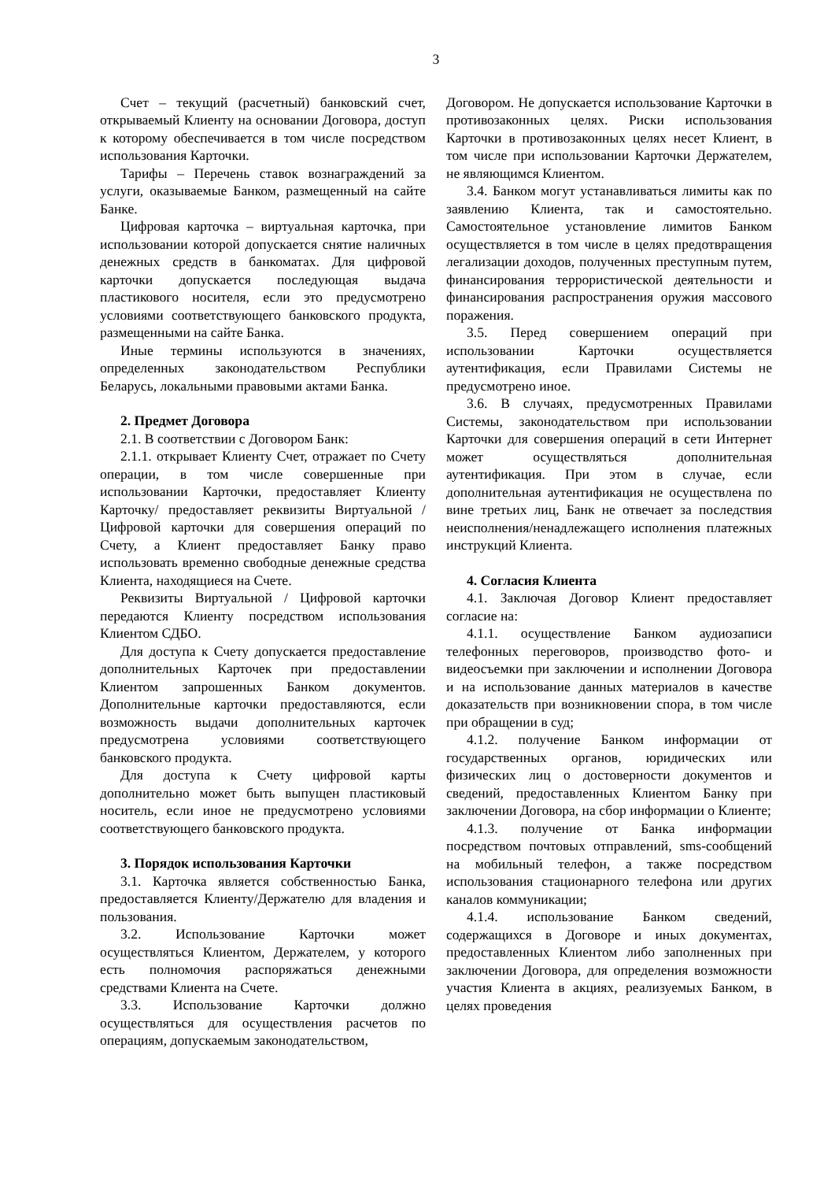3
Счет – текущий (расчетный) банковский счет, открываемый Клиенту на основании Договора, доступ к которому обеспечивается в том числе посредством использования Карточки.
Тарифы – Перечень ставок вознаграждений за услуги, оказываемые Банком, размещенный на сайте Банке.
Цифровая карточка – виртуальная карточка, при использовании которой допускается снятие наличных денежных средств в банкоматах. Для цифровой карточки допускается последующая выдача пластикового носителя, если это предусмотрено условиями соответствующего банковского продукта, размещенными на сайте Банка.
Иные термины используются в значениях, определенных законодательством Республики Беларусь, локальными правовыми актами Банка.
2. Предмет Договора
2.1. В соответствии с Договором Банк:
2.1.1. открывает Клиенту Счет, отражает по Счету операции, в том числе совершенные при использовании Карточки, предоставляет Клиенту Карточку/ предоставляет реквизиты Виртуальной / Цифровой карточки для совершения операций по Счету, а Клиент предоставляет Банку право использовать временно свободные денежные средства Клиента, находящиеся на Счете.
Реквизиты Виртуальной / Цифровой карточки передаются Клиенту посредством использования Клиентом СДБО.
Для доступа к Счету допускается предоставление дополнительных Карточек при предоставлении Клиентом запрошенных Банком документов. Дополнительные карточки предоставляются, если возможность выдачи дополнительных карточек предусмотрена условиями соответствующего банковского продукта.
Для доступа к Счету цифровой карты дополнительно может быть выпущен пластиковый носитель, если иное не предусмотрено условиями соответствующего банковского продукта.
3. Порядок использования Карточки
3.1. Карточка является собственностью Банка, предоставляется Клиенту/Держателю для владения и пользования.
3.2. Использование Карточки может осуществляться Клиентом, Держателем, у которого есть полномочия распоряжаться денежными средствами Клиента на Счете.
3.3. Использование Карточки должно осуществляться для осуществления расчетов по операциям, допускаемым законодательством,
Договором. Не допускается использование Карточки в противозаконных целях. Риски использования Карточки в противозаконных целях несет Клиент, в том числе при использовании Карточки Держателем, не являющимся Клиентом.
3.4. Банком могут устанавливаться лимиты как по заявлению Клиента, так и самостоятельно. Самостоятельное установление лимитов Банком осуществляется в том числе в целях предотвращения легализации доходов, полученных преступным путем, финансирования террористической деятельности и финансирования распространения оружия массового поражения.
3.5. Перед совершением операций при использовании Карточки осуществляется аутентификация, если Правилами Системы не предусмотрено иное.
3.6. В случаях, предусмотренных Правилами Системы, законодательством при использовании Карточки для совершения операций в сети Интернет может осуществляться дополнительная аутентификация. При этом в случае, если дополнительная аутентификация не осуществлена по вине третьих лиц, Банк не отвечает за последствия неисполнения/ненадлежащего исполнения платежных инструкций Клиента.
4. Согласия Клиента
4.1. Заключая Договор Клиент предоставляет согласие на:
4.1.1. осуществление Банком аудиозаписи телефонных переговоров, производство фото- и видеосъемки при заключении и исполнении Договора и на использование данных материалов в качестве доказательств при возникновении спора, в том числе при обращении в суд;
4.1.2. получение Банком информации от государственных органов, юридических или физических лиц о достоверности документов и сведений, предоставленных Клиентом Банку при заключении Договора, на сбор информации о Клиенте;
4.1.3. получение от Банка информации посредством почтовых отправлений, sms-сообщений на мобильный телефон, а также посредством использования стационарного телефона или других каналов коммуникации;
4.1.4. использование Банком сведений, содержащихся в Договоре и иных документах, предоставленных Клиентом либо заполненных при заключении Договора, для определения возможности участия Клиента в акциях, реализуемых Банком, в целях проведения